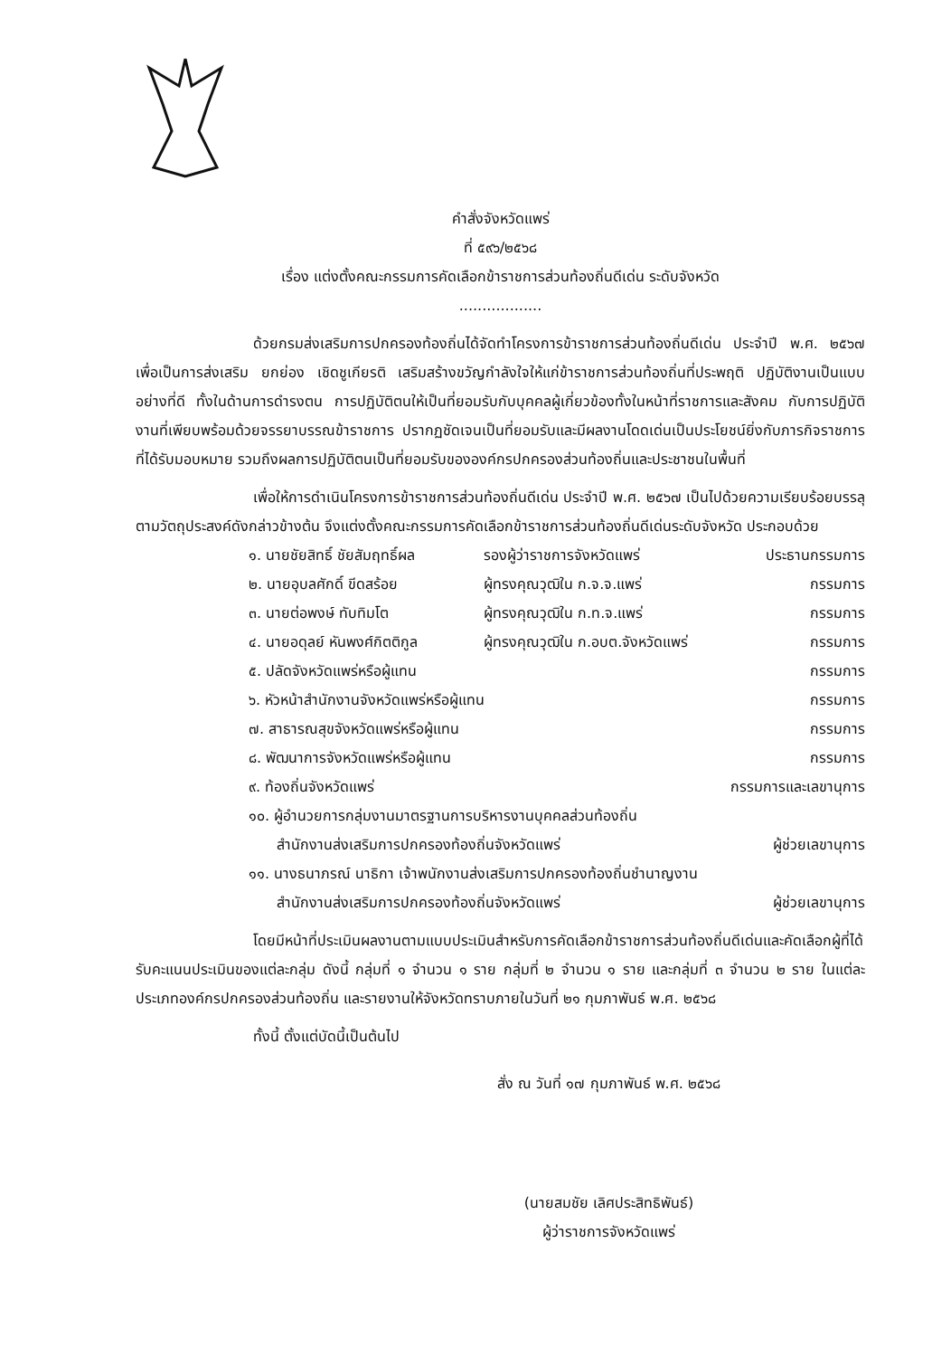คำสั่งจังหวัดแพร่
ที่ ๕๙๖/๒๕๖๘
เรื่อง แต่งตั้งคณะกรรมการคัดเลือกข้าราชการส่วนท้องถิ่นดีเด่น ระดับจังหวัด
..................
ด้วยกรมส่งเสริมการปกครองท้องถิ่นได้จัดทำโครงการข้าราชการส่วนท้องถิ่นดีเด่น ประจำปี พ.ศ. ๒๕๖๗ เพื่อเป็นการส่งเสริม ยกย่อง เชิดชูเกียรติ เสริมสร้างขวัญกำลังใจให้แก่ข้าราชการส่วนท้องถิ่นที่ประพฤติ ปฏิบัติงานเป็นแบบอย่างที่ดี ทั้งในด้านการดำรงตน การปฏิบัติตนให้เป็นที่ยอมรับกับบุคคลผู้เกี่ยวข้องทั้งในหน้าที่ราชการและสังคม กับการปฏิบัติงานที่เพียบพร้อมด้วยจรรยาบรรณข้าราชการ ปรากฏชัดเจนเป็นที่ยอมรับและมีผลงานโดดเด่นเป็นประโยชน์ยิ่งกับภารกิจราชการที่ได้รับมอบหมาย รวมถึงผลการปฏิบัติตนเป็นที่ยอมรับขององค์กรปกครองส่วนท้องถิ่นและประชาชนในพื้นที่
เพื่อให้การดำเนินโครงการข้าราชการส่วนท้องถิ่นดีเด่น ประจำปี พ.ศ. ๒๕๖๗ เป็นไปด้วยความเรียบร้อยบรรลุตามวัตถุประสงค์ดังกล่าวข้างต้น จึงแต่งตั้งคณะกรรมการคัดเลือกข้าราชการส่วนท้องถิ่นดีเด่นระดับจังหวัด ประกอบด้วย
๑. นายชัยสิทธิ์ ชัยสัมฤทธิ์ผล รองผู้ว่าราชการจังหวัดแพร่ ประธานกรรมการ
๒. นายอุบลศักดิ์ ขีดสร้อย ผู้ทรงคุณวุฒิใน ก.จ.จ.แพร่ กรรมการ
๓. นายต่อพงษ์ ทับทิมโต ผู้ทรงคุณวุฒิใน ก.ท.จ.แพร่ กรรมการ
๔. นายอดุลย์ หันพงศ์กิตติกูล ผู้ทรงคุณวุฒิใน ก.อบต.จังหวัดแพร่ กรรมการ
๕. ปลัดจังหวัดแพร่หรือผู้แทน กรรมการ
๖. หัวหน้าสำนักงานจังหวัดแพร่หรือผู้แทน กรรมการ
๗. สาธารณสุขจังหวัดแพร่หรือผู้แทน กรรมการ
๘. พัฒนาการจังหวัดแพร่หรือผู้แทน กรรมการ
๙. ท้องถิ่นจังหวัดแพร่ กรรมการและเลขานุการ
๑๐. ผู้อำนวยการกลุ่มงานมาตรฐานการบริหารงานบุคคลส่วนท้องถิ่น
สำนักงานส่งเสริมการปกครองท้องถิ่นจังหวัดแพร่
ผู้ช่วยเลขานุการ
๑๑. นางธนาภรณ์ นาธิกา เจ้าพนักงานส่งเสริมการปกครองท้องถิ่นชำนาญงาน
สำนักงานส่งเสริมการปกครองท้องถิ่นจังหวัดแพร่
ผู้ช่วยเลขานุการ
โดยมีหน้าที่ประเมินผลงานตามแบบประเมินสำหรับการคัดเลือกข้าราชการส่วนท้องถิ่นดีเด่นและคัดเลือกผู้ที่ได้รับคะแนนประเมินของแต่ละกลุ่ม ดังนี้ กลุ่มที่ ๑ จำนวน ๑ ราย กลุ่มที่ ๒ จำนวน ๑ ราย และกลุ่มที่ ๓ จำนวน ๒ ราย ในแต่ละประเภทองค์กรปกครองส่วนท้องถิ่น และรายงานให้จังหวัดทราบภายในวันที่ ๒๑ กุมภาพันธ์ พ.ศ. ๒๕๖๘
ทั้งนี้ ตั้งแต่บัดนี้เป็นต้นไป
สั่ง ณ วันที่ ๑๗ กุมภาพันธ์ พ.ศ. ๒๕๖๘
(นายสมชัย เลิศประสิทธิพันธ์)
ผู้ว่าราชการจังหวัดแพร่